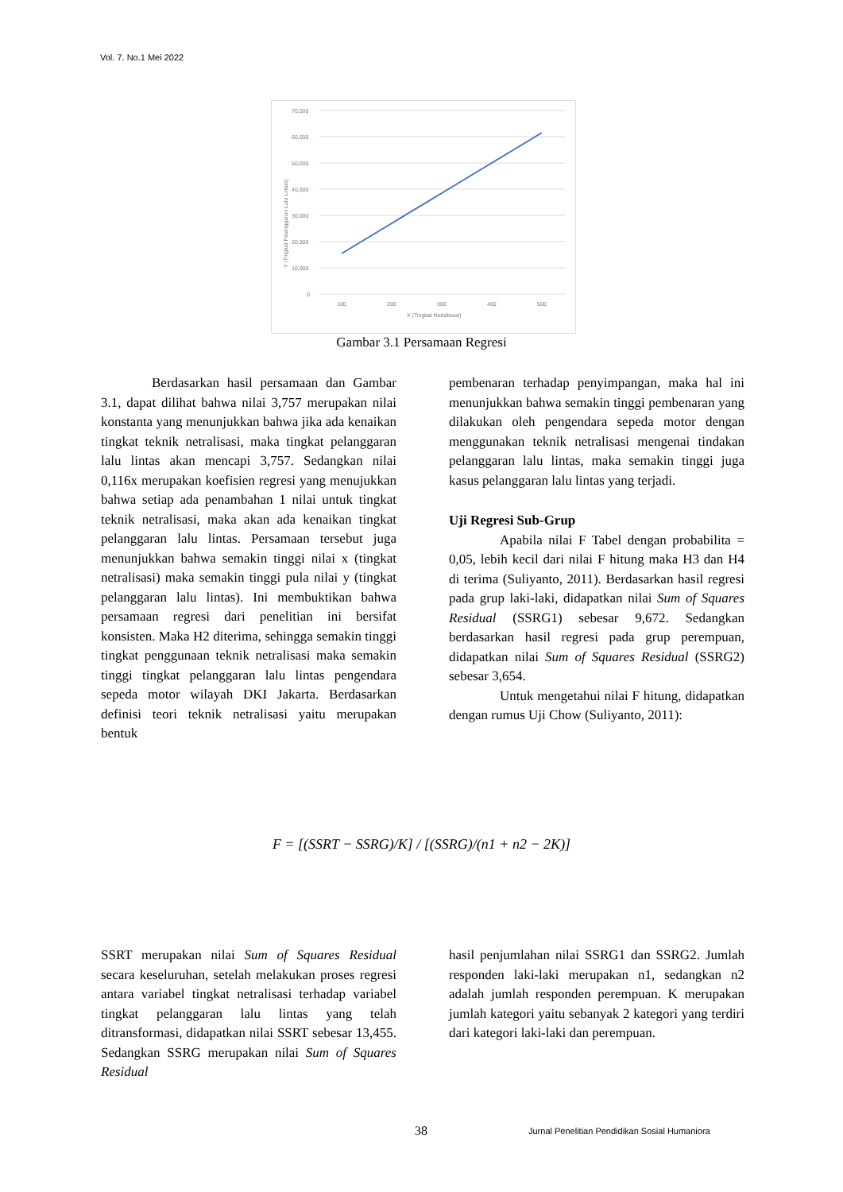Vol. 7. No.1 Mei 2022
70,000
60,000
50,000
40,000
30,000
20,000
10,000
0
100
200
300
400
500
X (Tingkat Netralisasi)
Y (Tingkat Pelanggaran Lalu Lintas)
Gambar 3.1 Persamaan Regresi
Berdasarkan hasil persamaan dan Gambar 3.1, dapat dilihat bahwa nilai 3,757 merupakan nilai konstanta yang menunjukkan bahwa jika ada kenaikan tingkat teknik netralisasi, maka tingkat pelanggaran lalu lintas akan mencapi 3,757. Sedangkan nilai 0,116x merupakan koefisien regresi yang menujukkan bahwa setiap ada penambahan 1 nilai untuk tingkat teknik netralisasi, maka akan ada kenaikan tingkat pelanggaran lalu lintas. Persamaan tersebut juga menunjukkan bahwa semakin tinggi nilai x (tingkat netralisasi) maka semakin tinggi pula nilai y (tingkat pelanggaran lalu lintas). Ini membuktikan bahwa persamaan regresi dari penelitian ini bersifat konsisten. Maka H2 diterima, sehingga semakin tinggi tingkat penggunaan teknik netralisasi maka semakin tinggi tingkat pelanggaran lalu lintas pengendara sepeda motor wilayah DKI Jakarta. Berdasarkan definisi teori teknik netralisasi yaitu merupakan bentuk
pembenaran terhadap penyimpangan, maka hal ini menunjukkan bahwa semakin tinggi pembenaran yang dilakukan oleh pengendara sepeda motor dengan menggunakan teknik netralisasi mengenai tindakan pelanggaran lalu lintas, maka semakin tinggi juga kasus pelanggaran lalu lintas yang terjadi.
Uji Regresi Sub-Grup
Apabila nilai F Tabel dengan probabilita = 0,05, lebih kecil dari nilai F hitung maka H3 dan H4 di terima (Suliyanto, 2011). Berdasarkan hasil regresi pada grup laki-laki, didapatkan nilai Sum of Squares Residual (SSRG1) sebesar 9,672. Sedangkan berdasarkan hasil regresi pada grup perempuan, didapatkan nilai Sum of Squares Residual (SSRG2) sebesar 3,654.
Untuk mengetahui nilai F hitung, didapatkan dengan rumus Uji Chow (Suliyanto, 2011):
F = [(SSRT − SSRG)/K] / [(SSRG)/(n1 + n2 − 2K)]
SSRT merupakan nilai Sum of Squares Residual secara keseluruhan, setelah melakukan proses regresi antara variabel tingkat netralisasi terhadap variabel tingkat pelanggaran lalu lintas yang telah ditransformasi, didapatkan nilai SSRT sebesar 13,455. Sedangkan SSRG merupakan nilai Sum of Squares Residual
hasil penjumlahan nilai SSRG1 dan SSRG2. Jumlah responden laki-laki merupakan n1, sedangkan n2 adalah jumlah responden perempuan. K merupakan jumlah kategori yaitu sebanyak 2 kategori yang terdiri dari kategori laki-laki dan perempuan.
38
Jurnal Penelitian Pendidikan Sosial Humaniora